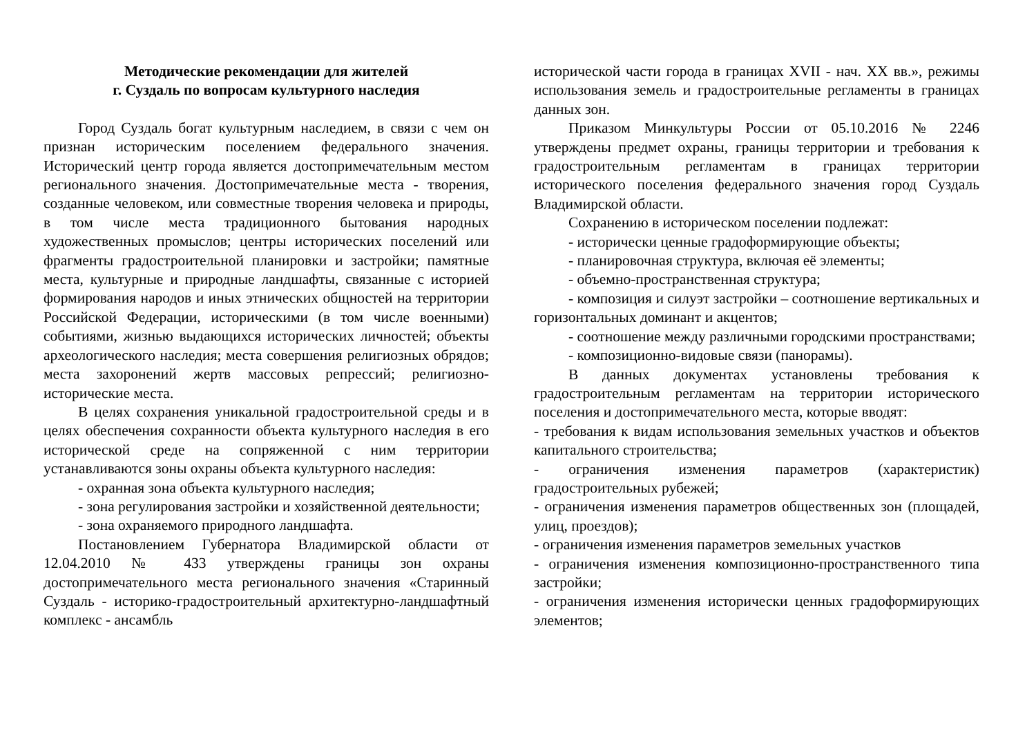Методические рекомендации для жителей
г. Суздаль по вопросам культурного наследия
Город Суздаль богат культурным наследием, в связи с чем он признан историческим поселением федерального значения. Исторический центр города является достопримечательным местом регионального значения. Достопримечательные места - творения, созданные человеком, или совместные творения человека и природы, в том числе места традиционного бытования народных художественных промыслов; центры исторических поселений или фрагменты градостроительной планировки и застройки; памятные места, культурные и природные ландшафты, связанные с историей формирования народов и иных этнических общностей на территории Российской Федерации, историческими (в том числе военными) событиями, жизнью выдающихся исторических личностей; объекты археологического наследия; места совершения религиозных обрядов; места захоронений жертв массовых репрессий; религиозно-исторические места.
В целях сохранения уникальной градостроительной среды и в целях обеспечения сохранности объекта культурного наследия в его исторической среде на сопряженной с ним территории устанавливаются зоны охраны объекта культурного наследия:
- охранная зона объекта культурного наследия;
- зона регулирования застройки и хозяйственной деятельности;
- зона охраняемого природного ландшафта.
Постановлением Губернатора Владимирской области от 12.04.2010 № 433 утверждены границы зон охраны достопримечательного места регионального значения «Старинный Суздаль - историко-градостроительный архитектурно-ландшафтный комплекс - ансамбль
исторической части города в границах XVII - нач. XX вв.», режимы использования земель и градостроительные регламенты в границах данных зон.
Приказом Минкультуры России от 05.10.2016 № 2246 утверждены предмет охраны, границы территории и требования к градостроительным регламентам в границах территории исторического поселения федерального значения город Суздаль Владимирской области.
Сохранению в историческом поселении подлежат:
- исторически ценные градоформирующие объекты;
- планировочная структура, включая её элементы;
- объемно-пространственная структура;
- композиция и силуэт застройки – соотношение вертикальных и горизонтальных доминант и акцентов;
- соотношение между различными городскими пространствами;
- композиционно-видовые связи (панорамы).
В данных документах установлены требования к градостроительным регламентам на территории исторического поселения и достопримечательного места, которые вводят:
- требования к видам использования земельных участков и объектов капитального строительства;
- ограничения изменения параметров (характеристик) градостроительных рубежей;
- ограничения изменения параметров общественных зон (площадей, улиц, проездов);
- ограничения изменения параметров земельных участков
- ограничения изменения композиционно-пространственного типа застройки;
- ограничения изменения исторически ценных градоформирующих элементов;